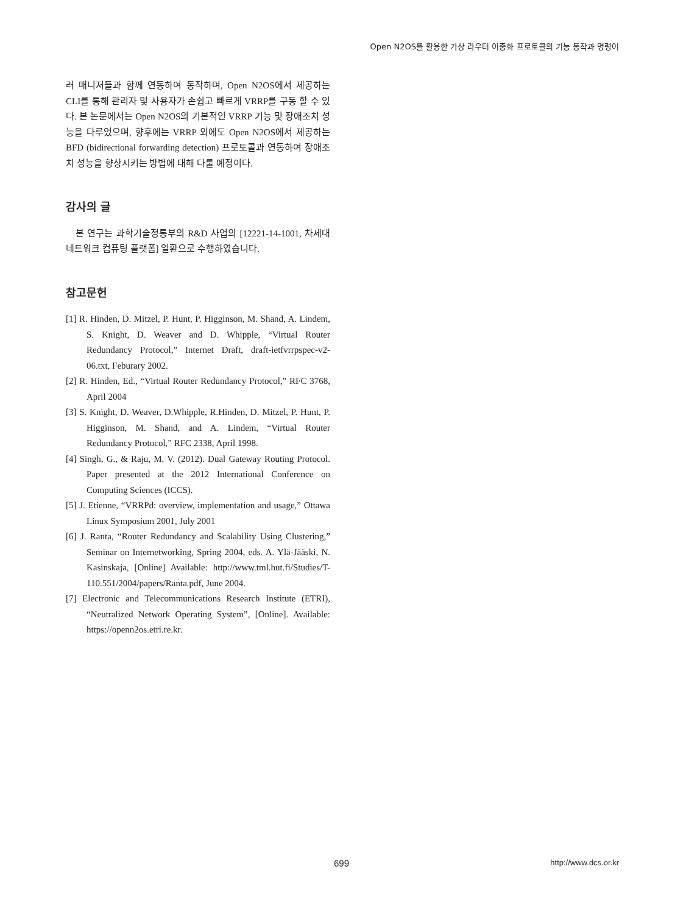Open N2OS를 활용한 가상 라우터 이중화 프로토콜의 기능 동작과 명령어
러 매니저들과 함께 연동하여 동작하며, Open N2OS에서 제공하는 CLI를 통해 관리자 및 사용자가 손쉽고 빠르게 VRRP를 구동 할 수 있다. 본 논문에서는 Open N2OS의 기본적인 VRRP 기능 및 장애조치 성능을 다루었으며, 향후에는 VRRP 외에도 Open N2OS에서 제공하는 BFD (bidirectional forwarding detection) 프로토콜과 연동하여 장애조치 성능을 향상시키는 방법에 대해 다룰 예정이다.
감사의 글
본 연구는 과학기술정통부의 R&D 사업의 [12221-14-1001, 차세대 네트워크 컴퓨팅 플랫폼] 일환으로 수행하였습니다.
참고문헌
[1] R. Hinden, D. Mitzel, P. Hunt, P. Higginson, M. Shand, A. Lindem, S. Knight, D. Weaver and D. Whipple, “Virtual Router Redundancy Protocol,” Internet Draft, draft-ietfvrrpspec-v2-06.txt, Feburary 2002.
[2] R. Hinden, Ed., “Virtual Router Redundancy Protocol,” RFC 3768, April 2004
[3] S. Knight, D. Weaver, D.Whipple, R.Hinden, D. Mitzel, P. Hunt, P. Higginson, M. Shand, and A. Lindem, “Virtual Router Redundancy Protocol,” RFC 2338, April 1998.
[4] Singh, G., & Raju, M. V. (2012). Dual Gateway Routing Protocol. Paper presented at the 2012 International Conference on Computing Sciences (ICCS).
[5] J. Etienne, “VRRPd: overview, implementation and usage,” Ottawa Linux Symposium 2001, July 2001
[6] J. Ranta, “Router Redundancy and Scalability Using Clustering,” Seminar on Internetworking, Spring 2004, eds. A. Ylä-Jääski, N. Kasinskaja, [Online] Available: http://www.tml.hut.fi/Studies/T-110.551/2004/papers/Ranta.pdf, June 2004.
[7] Electronic and Telecommunications Research Institute (ETRI), “Neutralized Network Operating System”, [Online]. Available: https://openn2os.etri.re.kr.
699 http://www.dcs.or.kr